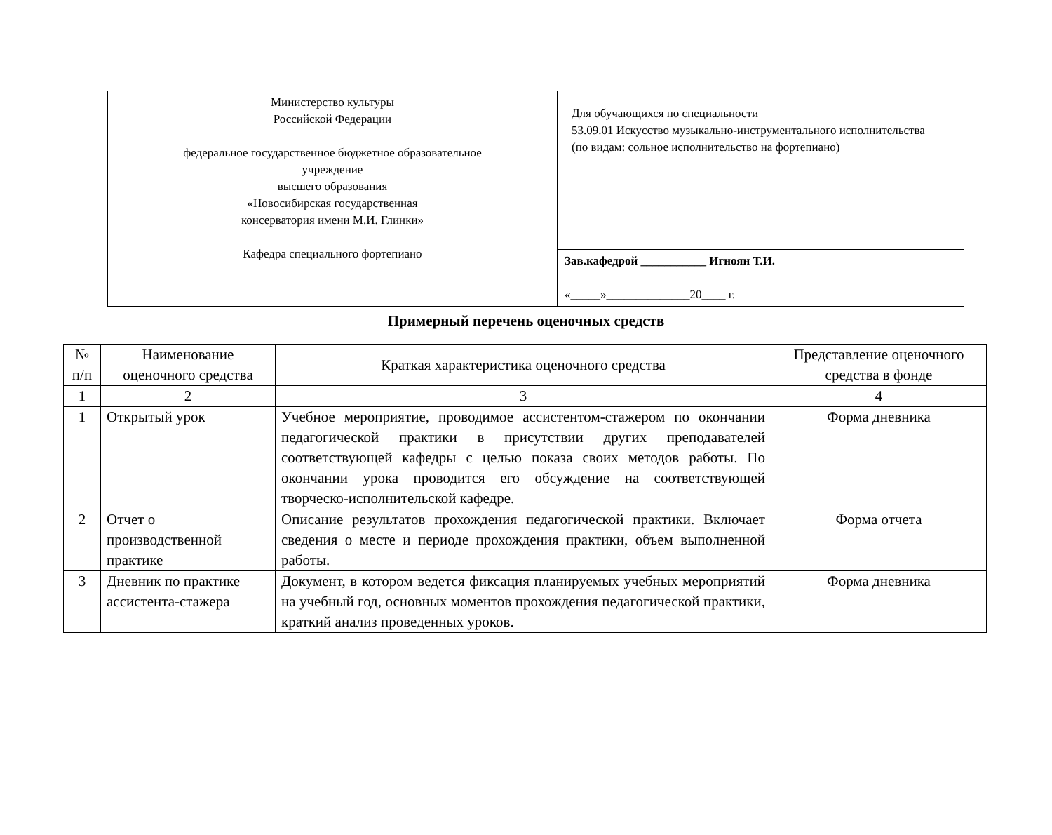| Министерство культуры Российской Федерации федеральное государственное бюджетное образовательное учреждение высшего образования «Новосибирская государственная консерватория имени М.И. Глинки» Кафедра специального фортепиано | Для обучающихся по специальности 53.09.01 Искусство музыкально-инструментального исполнительства (по видам: сольное исполнительство на фортепиано) |
| | Зав.кафедрой ___________ Игноян Т.И. «_____»______________20____ г. |
Примерный перечень оценочных средств
| № п/п | Наименование оценочного средства | Краткая характеристика оценочного средства | Представление оценочного средства в фонде |
| --- | --- | --- | --- |
| 1 | 2 | 3 | 4 |
| 1 | Открытый урок | Учебное мероприятие, проводимое ассистентом-стажером по окончании педагогической практики в присутствии других преподавателей соответствующей кафедры с целью показа своих методов работы. По окончании урока проводится его обсуждение на соответствующей творческо-исполнительской кафедре. | Форма дневника |
| 2 | Отчет о производственной практике | Описание результатов прохождения педагогической практики. Включает сведения о месте и периоде прохождения практики, объем выполненной работы. | Форма отчета |
| 3 | Дневник по практике ассистента-стажера | Документ, в котором ведется фиксация планируемых учебных мероприятий на учебный год, основных моментов прохождения педагогической практики, краткий анализ проведенных уроков. | Форма дневника |